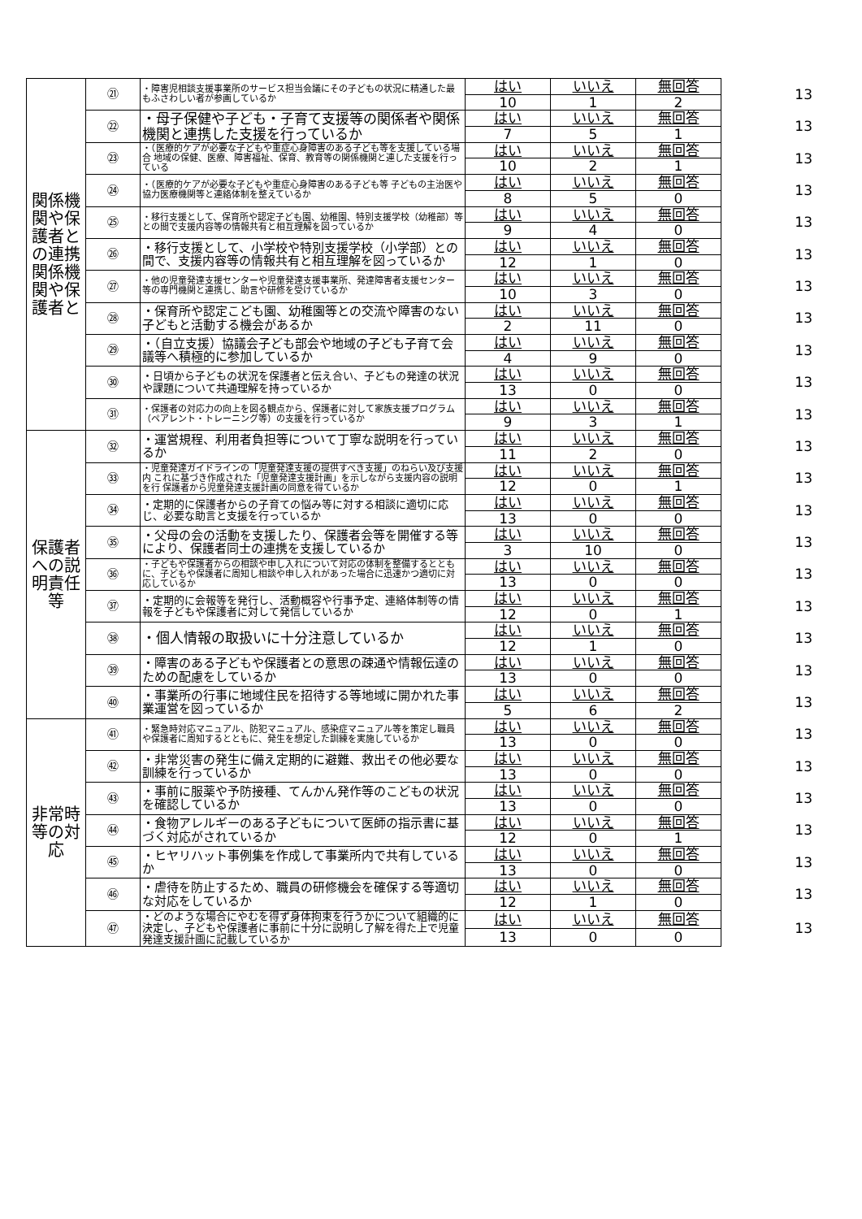| 関係機関や保護者との連携関係機関や保護者と | ㉑ | ・障害児相談支援事業所のサービス担当会議にその子どもの状況に精通した最もふさわしい者が参画しているか | はい | いいえ | 無回答 | 13 |
| | | | 10 | 1 | 2 | |
| | ㉒ | ・母子保健や子ども・子育て支援等の関係者や関係機関と連携した支援を行っているか | はい | いいえ | 無回答 | 13 |
| | | | 7 | 5 | 1 | |
| | ㉓ | ・（医療的ケアが必要な子どもや重症心身障害のある子ども等を支援している場合 地域の保健、医療、障害福祉、保育、教育等の関係機関と連した支援を行っている | はい | いいえ | 無回答 | 13 |
| | | | 10 | 2 | 1 | |
| | ㉔ | ・（医療的ケアが必要な子どもや重症心身障害のある子ども等 子どもの主治医や協力医療機関等と連絡体制を整えているか | はい | いいえ | 無回答 | 13 |
| | | | 8 | 5 | 0 | |
| | ㉕ | ・移行支援として、保育所や認定子ども園、幼稚園、特別支援学校（幼稚部）等との間で支援内容等の情報共有と相互理解を図っているか | はい | いいえ | 無回答 | 13 |
| | | | 9 | 4 | 0 | |
| | ㉖ | ・移行支援として、小学校や特別支援学校（小学部）との間で、支援内容等の情報共有と相互理解を図っているか | はい | いいえ | 無回答 | 13 |
| | | | 12 | 1 | 0 | |
| | ㉗ | ・他の児童発達支援センターや児童発達支援事業所、発達障害者支援センター等の専門機関と連携し、助言や研修を受けているか | はい | いいえ | 無回答 | 13 |
| | | | 10 | 3 | 0 | |
| | ㉘ | ・保育所や認定こども園、幼稚園等との交流や障害のない子どもと活動する機会があるか | はい | いいえ | 無回答 | 13 |
| | | | 2 | 11 | 0 | |
| | ㉙ | ・（自立支援）協議会子ども部会や地域の子ども子育て会議等へ積極的に参加しているか | はい | いいえ | 無回答 | 13 |
| | | | 4 | 9 | 0 | |
| | ㉚ | ・日頃から子どもの状況を保護者と伝え合い、子どもの発達の状況や課題について共通理解を持っているか | はい | いいえ | 無回答 | 13 |
| | | | 13 | 0 | 0 | |
| | ㉛ | ・保護者の対応力の向上を図る観点から、保護者に対して家族支援プログラム（ペアレント・トレーニング等）の支援を行っているか | はい | いいえ | 無回答 | 13 |
| | | | 9 | 3 | 1 | |
| 保護者への説明責任等 | ㉜ | ・運営規程、利用者負担等について丁寧な説明を行っているか | はい | いいえ | 無回答 | 13 |
| | | | 11 | 2 | 0 | |
| | ㉝ | ・児童発達ガイドラインの「児童発達支援の提供すべき支援」のねらい及び支援内 これに基づき作成された「児童発達支援計画」を示しながら支援内容の説明を行 保護者から児童発達支援計画の同意を得ているか | はい | いいえ | 無回答 | 13 |
| | | | 12 | 0 | 1 | |
| | ㉞ | ・定期的に保護者からの子育ての悩み等に対する相談に適切に応じ、必要な助言と支援を行っているか | はい | いいえ | 無回答 | 13 |
| | | | 13 | 0 | 0 | |
| | ㉟ | ・父母の会の活動を支援したり、保護者会等を開催する等により、保護者同士の連携を支援しているか | はい | いいえ | 無回答 | 13 |
| | | | 3 | 10 | 0 | |
| | ㊱ | ・子どもや保護者からの相談や申し入れについて対応の体制を整備するとともに、子どもや保護者に周知し相談や申し入れがあった場合に迅速かつ適切に対応しているか | はい | いいえ | 無回答 | 13 |
| | | | 13 | 0 | 0 | |
| | ㊲ | ・定期的に会報等を発行し、活動概容や行事予定、連絡体制等の情報を子どもや保護者に対して発信しているか | はい | いいえ | 無回答 | 13 |
| | | | 12 | 0 | 1 | |
| | ㊳ | ・個人情報の取扱いに十分注意しているか | はい | いいえ | 無回答 | 13 |
| | | | 12 | 1 | 0 | |
| | ㊴ | ・障害のある子どもや保護者との意思の疎通や情報伝達のための配慮をしているか | はい | いいえ | 無回答 | 13 |
| | | | 13 | 0 | 0 | |
| | ㊵ | ・事業所の行事に地域住民を招待する等地域に開かれた事業運営を図っているか | はい | いいえ | 無回答 | 13 |
| | | | 5 | 6 | 2 | |
| 非常時等の対応 | ㊶ | ・緊急時対応マニュアル、防犯マニュアル、感染症マニュアル等を策定し職員や保護者に周知するとともに、発生を想定した訓練を実施しているか | はい | いいえ | 無回答 | 13 |
| | | | 13 | 0 | 0 | |
| | ㊷ | ・非常災害の発生に備え定期的に避難、救出その他必要な訓練を行っているか | はい | いいえ | 無回答 | 13 |
| | | | 13 | 0 | 0 | |
| | ㊸ | ・事前に服薬や予防接種、てんかん発作等のこどもの状況を確認しているか | はい | いいえ | 無回答 | 13 |
| | | | 13 | 0 | 0 | |
| | ㊹ | ・食物アレルギーのある子どもについて医師の指示書に基づく対応がされているか | はい | いいえ | 無回答 | 13 |
| | | | 12 | 0 | 1 | |
| | ㊺ | ・ヒヤリハット事例集を作成して事業所内で共有しているか | はい | いいえ | 無回答 | 13 |
| | | | 13 | 0 | 0 | |
| | ㊻ | ・虐待を防止するため、職員の研修機会を確保する等適切な対応をしているか | はい | いいえ | 無回答 | 13 |
| | | | 12 | 1 | 0 | |
| | ㊼ | ・どのような場合にやむを得ず身体拘束を行うかについて組織的に決定し、子どもや保護者に事前に十分に説明し了解を得た上で児童発達支援計画に記載しているか | はい | いいえ | 無回答 | 13 |
| | | | 13 | 0 | 0 | |